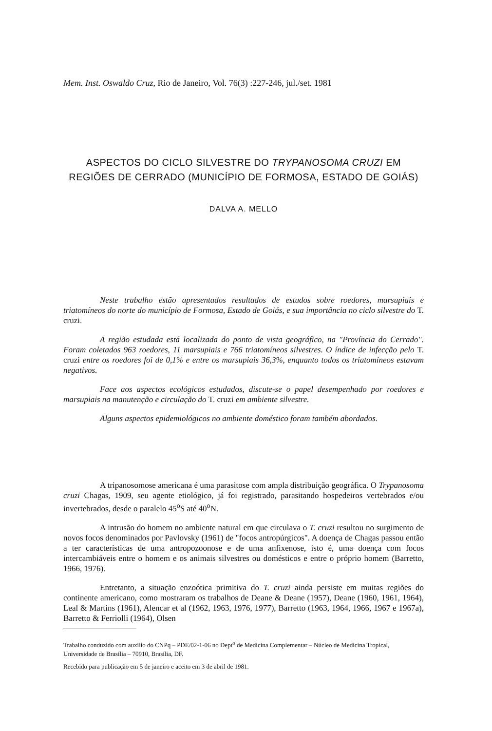Mem. Inst. Oswaldo Cruz, Rio de Janeiro, Vol. 76(3) :227-246, jul./set. 1981
ASPECTOS DO CICLO SILVESTRE DO TRYPANOSOMA CRUZI EM REGIÕES DE CERRADO (MUNICÍPIO DE FORMOSA, ESTADO DE GOIÁS)
DALVA A. MELLO
Neste trabalho estão apresentados resultados de estudos sobre roedores, marsupiais e triatomíneos do norte do município de Formosa, Estado de Goiás, e sua importância no ciclo silvestre do T. cruzi.
A região estudada está localizada do ponto de vista geográfico, na "Província do Cerrado". Foram coletados 963 roedores, 11 marsupiais e 766 triatomíneos silvestres. O índice de infecção pelo T. cruzi entre os roedores foi de 0,1% e entre os marsupiais 36,3%, enquanto todos os triatomíneos estavam negativos.
Face aos aspectos ecológicos estudados, discute-se o papel desempenhado por roedores e marsupiais na manutenção e circulação do T. cruzi em ambiente silvestre.
Alguns aspectos epidemiológicos no ambiente doméstico foram também abordados.
A tripanosomose americana é uma parasitose com ampla distribuição geográfica. O Trypanosoma cruzi Chagas, 1909, seu agente etiológico, já foi registrado, parasitando hospedeiros vertebrados e/ou invertebrados, desde o paralelo 45<sup>o</sup>S até 40<sup>o</sup>N.
A intrusão do homem no ambiente natural em que circulava o T. cruzi resultou no surgimento de novos focos denominados por Pavlovsky (1961) de "focos antropúrgicos". A doença de Chagas passou então a ter características de uma antropozoonose e de uma anfixenose, isto é, uma doença com focos intercambiáveis entre o homem e os animais silvestres ou domésticos e entre o próprio homem (Barretto, 1966, 1976).
Entretanto, a situação enzoótica primitiva do T. cruzi ainda persiste em muitas regiões do continente americano, como mostraram os trabalhos de Deane & Deane (1957), Deane (1960, 1961, 1964), Leal & Martins (1961), Alencar et al (1962, 1963, 1976, 1977), Barretto (1963, 1964, 1966, 1967 e 1967a), Barretto & Ferriolli (1964), Olsen
Trabalho conduzido com auxílio do CNPq – PDE/02-1-06 no Dept<sup>o</sup> de Medicina Complementar – Núcleo de Medicina Tropical, Universidade de Brasília – 70910, Brasília, DF.
Recebido para publicação em 5 de janeiro e aceito em 3 de abril de 1981.